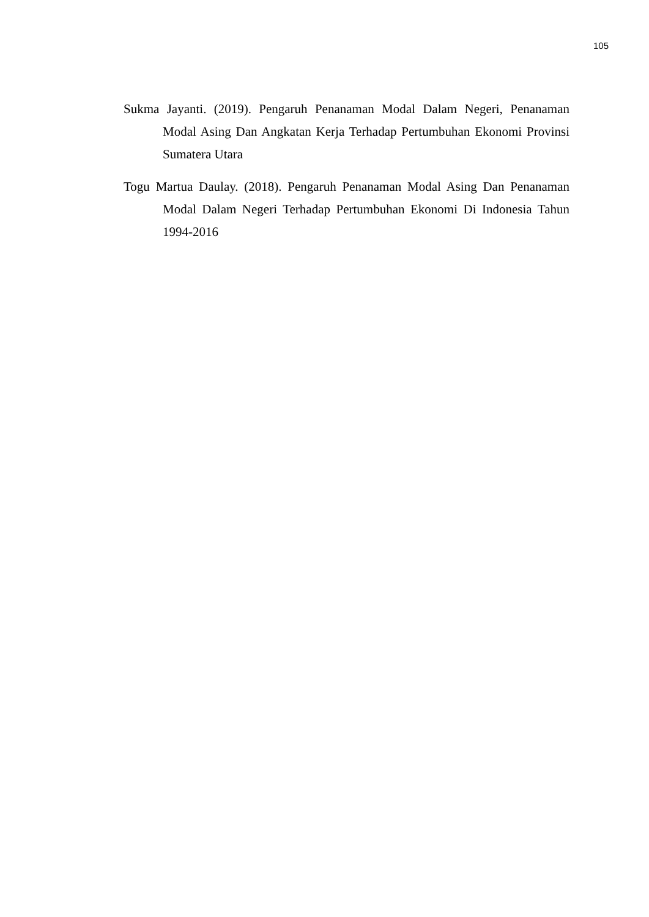105
Sukma Jayanti. (2019). Pengaruh Penanaman Modal Dalam Negeri, Penanaman Modal Asing Dan Angkatan Kerja Terhadap Pertumbuhan Ekonomi Provinsi Sumatera Utara
Togu Martua Daulay. (2018). Pengaruh Penanaman Modal Asing Dan Penanaman Modal Dalam Negeri Terhadap Pertumbuhan Ekonomi Di Indonesia Tahun 1994-2016